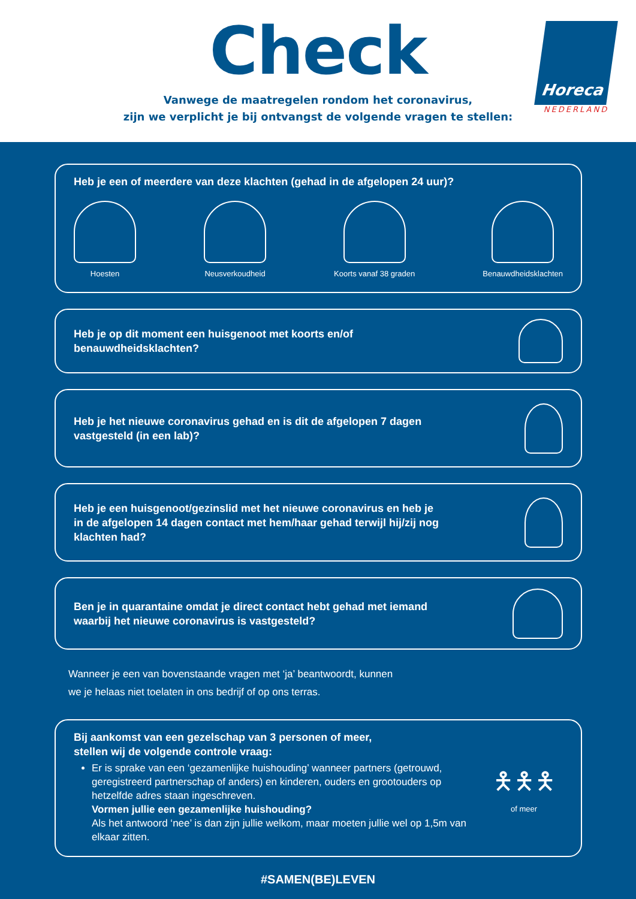Check
Vanwege de maatregelen rondom het coronavirus,
zijn we verplicht je bij ontvangst de volgende vragen te stellen:
Horeca
NEDERLAND
Heb je een of meerdere van deze klachten (gehad in de afgelopen 24 uur)?
Hoesten Neusverkoudheid Koorts vanaf 38 graden Benauwdheidsklachten
Heb je op dit moment een huisgenoot met koorts en/of
benauwdheidsklachten?
Heb je het nieuwe coronavirus gehad en is dit de afgelopen 7 dagen
vastgesteld (in een lab)?
Heb je een huisgenoot/gezinslid met het nieuwe coronavirus en heb je
in de afgelopen 14 dagen contact met hem/haar gehad terwijl hij/zij nog
klachten had?
Ben je in quarantaine omdat je direct contact hebt gehad met iemand
waarbij het nieuwe coronavirus is vastgesteld?
Wanneer je een van bovenstaande vragen met ‘ja’ beantwoordt, kunnen
we je helaas niet toelaten in ons bedrijf of op ons terras.
Bij aankomst van een gezelschap van 3 personen of meer,
stellen wij de volgende controle vraag:
Er is sprake van een ‘gezamenlijke huishouding’ wanneer partners (getrouwd, geregistreerd partnerschap of anders) en kinderen, ouders en grootouders op hetzelfde adres staan ingeschreven.
Vormen jullie een gezamenlijke huishouding?
Als het antwoord ‘nee’ is dan zijn jullie welkom, maar moeten jullie wel op 1,5m van elkaar zitten.
🯅🯅🯅
of meer
#SAMEN(BE)LEVEN